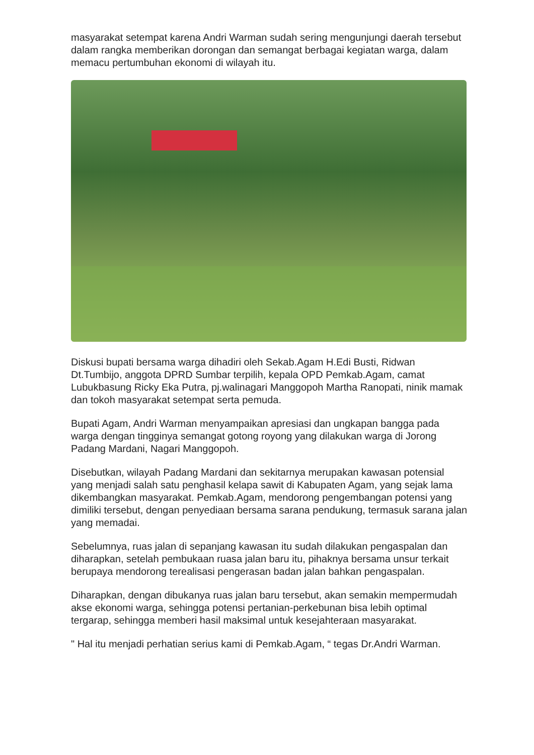masyarakat setempat karena Andri Warman sudah sering mengunjungi daerah tersebut dalam rangka memberikan dorongan dan semangat berbagai kegiatan warga, dalam memacu pertumbuhan ekonomi di wilayah itu.
Diskusi bupati bersama warga dihadiri oleh Sekab.Agam H.Edi Busti, Ridwan Dt.Tumbijo, anggota DPRD Sumbar terpilih, kepala OPD Pemkab.Agam, camat Lubukbasung Ricky Eka Putra, pj.walinagari Manggopoh Martha Ranopati, ninik mamak dan tokoh masyarakat setempat serta pemuda.
Bupati Agam, Andri Warman menyampaikan apresiasi dan ungkapan bangga pada warga dengan tingginya semangat gotong royong yang dilakukan warga di Jorong Padang Mardani, Nagari Manggopoh.
Disebutkan, wilayah Padang Mardani dan sekitarnya merupakan kawasan potensial yang menjadi salah satu penghasil kelapa sawit di Kabupaten Agam, yang sejak lama dikembangkan masyarakat. Pemkab.Agam, mendorong pengembangan potensi yang dimiliki tersebut, dengan penyediaan bersama sarana pendukung, termasuk sarana jalan yang memadai.
Sebelumnya, ruas jalan di sepanjang kawasan itu sudah dilakukan pengaspalan dan diharapkan, setelah pembukaan ruasa jalan baru itu, pihaknya bersama unsur terkait berupaya mendorong terealisasi pengerasan badan jalan bahkan pengaspalan.
Diharapkan, dengan dibukanya ruas jalan baru tersebut, akan semakin mempermudah akse ekonomi warga, sehingga potensi pertanian-perkebunan bisa lebih optimal tergarap, sehingga memberi hasil maksimal untuk kesejahteraan masyarakat.
" Hal itu menjadi perhatian serius kami di Pemkab.Agam, “ tegas Dr.Andri Warman.